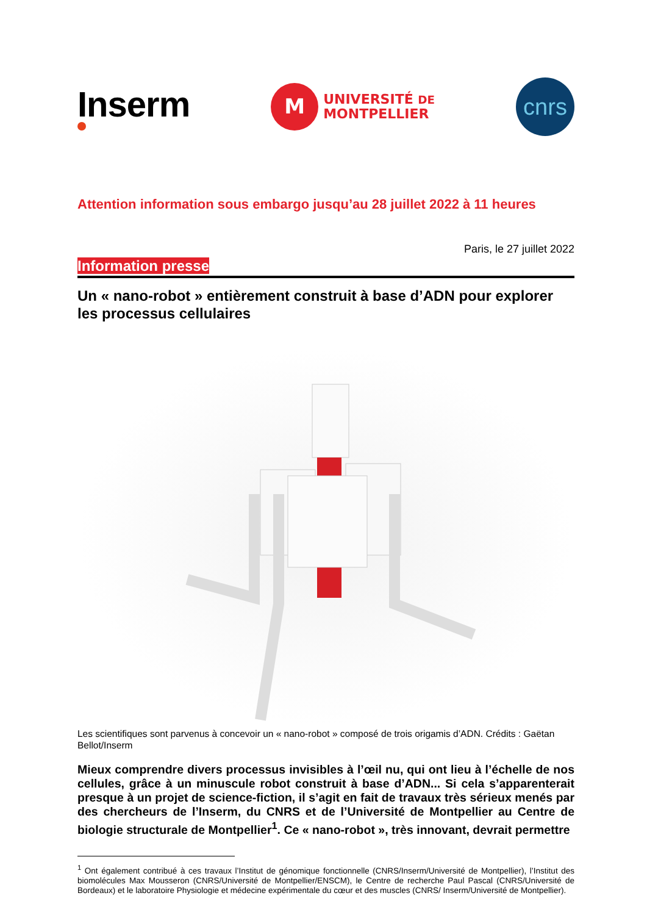Inserm
M
UNIVERSITÉ DE
MONTPELLIER
cnrs
Attention information sous embargo jusqu’au 28 juillet 2022 à 11 heures
Paris, le 27 juillet 2022
Information presse
Un « nano-robot » entièrement construit à base d’ADN pour explorer les processus cellulaires
Les scientifiques sont parvenus à concevoir un « nano-robot » composé de trois origamis d’ADN. Crédits : Gaëtan Bellot/Inserm
Mieux comprendre divers processus invisibles à l’œil nu, qui ont lieu à l’échelle de nos cellules, grâce à un minuscule robot construit à base d’ADN... Si cela s’apparenterait presque à un projet de science-fiction, il s’agit en fait de travaux très sérieux menés par des chercheurs de l’Inserm, du CNRS et de l’Université de Montpellier au Centre de biologie structurale de Montpellier<sup>1</sup>. Ce « nano-robot », très innovant, devrait permettre
<sup>1</sup> Ont également contribué à ces travaux l’Institut de génomique fonctionnelle (CNRS/Inserm/Université de Montpellier), l’Institut des biomolécules Max Mousseron (CNRS/Université de Montpellier/ENSCM), le Centre de recherche Paul Pascal (CNRS/Université de Bordeaux) et le laboratoire Physiologie et médecine expérimentale du cœur et des muscles (CNRS/ Inserm/Université de Montpellier).